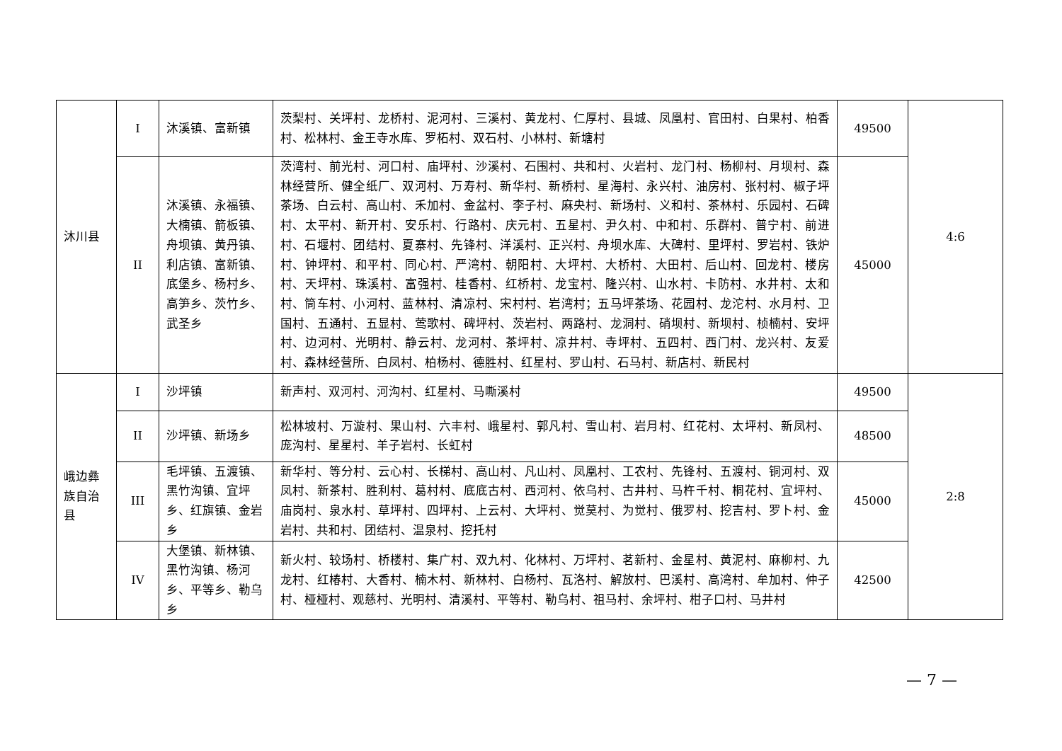| 沐川县 | I | 沐溪镇、富新镇 | 茨梨村、关坪村、龙桥村、泥河村、三溪村、黄龙村、仁厚村、县城、凤凰村、官田村、白果村、柏香村、松林村、金王寺水库、罗柘村、双石村、小林村、新塘村 | 49500 | 4:6 |
| | II | 沐溪镇、永福镇、大楠镇、箭板镇、舟坝镇、黄丹镇、利店镇、富新镇、底堡乡、杨村乡、高笋乡、茨竹乡、武圣乡 | 茨湾村、前光村、河口村、庙坪村、沙溪村、石围村、共和村、火岩村、龙门村、杨柳村、月坝村、森林经营所、健全纸厂、双河村、万寿村、新华村、新桥村、星海村、永兴村、油房村、张村村、椒子坪茶场、白云村、高山村、禾加村、金盆村、李子村、麻央村、新场村、义和村、茶林村、乐园村、石碑村、太平村、新开村、安乐村、行路村、庆元村、五星村、尹久村、中和村、乐群村、普宁村、前进村、石堰村、团结村、夏寨村、先锋村、洋溪村、正兴村、舟坝水库、大碑村、里坪村、罗岩村、铁炉村、钟坪村、和平村、同心村、严湾村、朝阳村、大坪村、大桥村、大田村、后山村、回龙村、楼房村、天坪村、珠溪村、富强村、桂香村、红桥村、龙宝村、隆兴村、山水村、卡防村、水井村、太和村、筒车村、小河村、蓝林村、清凉村、宋村村、岩湾村；五马坪茶场、花园村、龙沱村、水月村、卫国村、五通村、五显村、莺歌村、碑坪村、茨岩村、两路村、龙洞村、硝坝村、新坝村、桢楠村、安坪村、边河村、光明村、静云村、龙河村、茶坪村、凉井村、寺坪村、五四村、西门村、龙兴村、友爱村、森林经营所、白凤村、柏杨村、德胜村、红星村、罗山村、石马村、新店村、新民村 | 45000 | |
| 峨边彝族自治县 | I | 沙坪镇 | 新声村、双河村、河沟村、红星村、马嘶溪村 | 49500 | 2:8 |
| | II | 沙坪镇、新场乡 | 松林坡村、万漩村、果山村、六丰村、峨星村、郭凡村、雪山村、岩月村、红花村、太坪村、新凤村、庞沟村、星星村、羊子岩村、长虹村 | 48500 | |
| | III | 毛坪镇、五渡镇、黑竹沟镇、宜坪乡、红旗镇、金岩乡 | 新华村、等分村、云心村、长梯村、高山村、凡山村、凤凰村、工农村、先锋村、五渡村、铜河村、双凤村、新茶村、胜利村、葛村村、底底古村、西河村、依乌村、古井村、马杵千村、桐花村、宜坪村、庙岗村、泉水村、草坪村、四坪村、上云村、大坪村、觉莫村、为觉村、俄罗村、挖吉村、罗卜村、金岩村、共和村、团结村、温泉村、挖托村 | 45000 | |
| | IV | 大堡镇、新林镇、黑竹沟镇、杨河乡、平等乡、勒乌乡 | 新火村、较场村、桥楼村、集广村、双九村、化林村、万坪村、茗新村、金星村、黄泥村、麻柳村、九龙村、红椿村、大香村、楠木村、新林村、白杨村、瓦洛村、解放村、巴溪村、高湾村、牟加村、仲子村、桠桠村、观慈村、光明村、清溪村、平等村、勒乌村、祖马村、余坪村、柑子口村、马井村 | 42500 | |
— 7 —